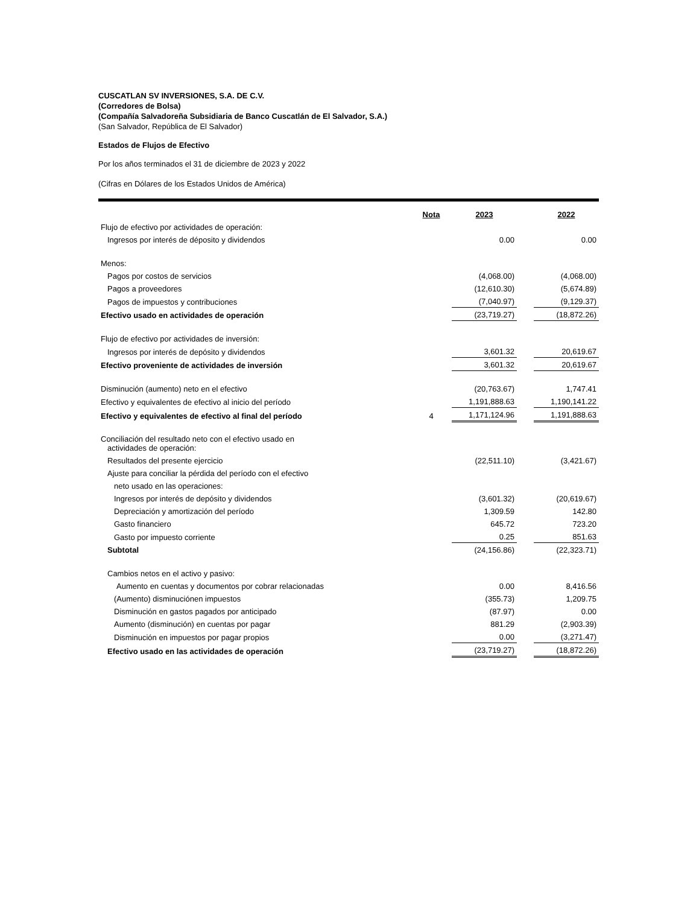CUSCATLAN SV INVERSIONES, S.A. DE C.V.
(Corredores de Bolsa)
(Compañía Salvadoreña Subsidiaria de Banco Cuscatlán de El Salvador, S.A.)
(San Salvador, República de El Salvador)
Estados de Flujos de Efectivo
Por los años terminados el 31 de diciembre de 2023 y 2022
(Cifras en Dólares de los Estados Unidos de América)
| | Nota | 2023 | | 2022 |
| Flujo de efectivo por actividades de operación: | | | | |
| Ingresos por interés de déposito y dividendos | | 0.00 | | 0.00 |
| Menos: | | | | |
| Pagos por costos de servicios | | (4,068.00) | | (4,068.00) |
| Pagos a proveedores | | (12,610.30) | | (5,674.89) |
| Pagos de impuestos y contribuciones | | (7,040.97) | | (9,129.37) |
| Efectivo usado en actividades de operación | | (23,719.27) | | (18,872.26) |
| Flujo de efectivo por actividades de inversión: | | | | |
| Ingresos por interés de depósito y dividendos | | 3,601.32 | | 20,619.67 |
| Efectivo proveniente de actividades de inversión | | 3,601.32 | | 20,619.67 |
| Disminución (aumento) neto en el efectivo | | (20,763.67) | | 1,747.41 |
| Efectivo y equivalentes de efectivo al inicio del período | | 1,191,888.63 | | 1,190,141.22 |
| Efectivo y equivalentes de efectivo al final del período | 4 | 1,171,124.96 | | 1,191,888.63 |
| Conciliación del resultado neto con el efectivo usado en actividades de operación: | | | | |
| Resultados del presente ejercicio | | (22,511.10) | | (3,421.67) |
| Ajuste para conciliar la pérdida del período con el efectivo | | | | |
| neto usado en las operaciones: | | | | |
| Ingresos por interés de depósito y dividendos | | (3,601.32) | | (20,619.67) |
| Depreciación y amortización del período | | 1,309.59 | | 142.80 |
| Gasto financiero | | 645.72 | | 723.20 |
| Gasto por impuesto corriente | | 0.25 | | 851.63 |
| Subtotal | | (24,156.86) | | (22,323.71) |
| Cambios netos en el activo y pasivo: | | | | |
| Aumento en cuentas y documentos por cobrar relacionadas | | 0.00 | | 8,416.56 |
| (Aumento) disminuciónen impuestos | | (355.73) | | 1,209.75 |
| Disminución en gastos pagados por anticipado | | (87.97) | | 0.00 |
| Aumento (disminución) en cuentas por pagar | | 881.29 | | (2,903.39) |
| Disminución en impuestos por pagar propios | | 0.00 | | (3,271.47) |
| Efectivo usado en las actividades de operación | | (23,719.27) | | (18,872.26) |